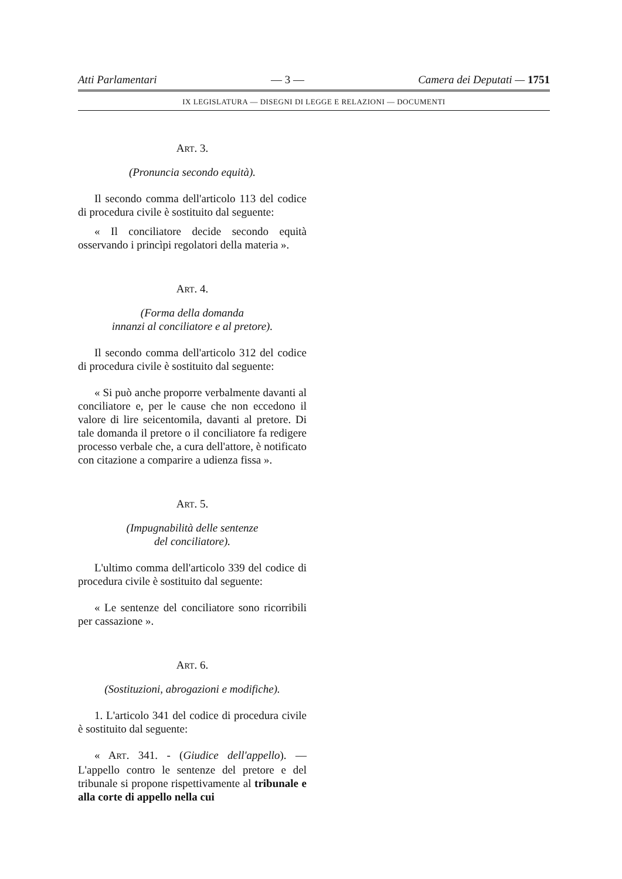Atti Parlamentari — 3 — Camera dei Deputati — 1751
IX LEGISLATURA — DISEGNI DI LEGGE E RELAZIONI — DOCUMENTI
ART. 3.
(Pronuncia secondo equità).
Il secondo comma dell'articolo 113 del codice di procedura civile è sostituito dal seguente:
« Il conciliatore decide secondo equità osservando i princìpi regolatori della materia ».
ART. 4.
(Forma della domanda
innanzi al conciliatore e al pretore).
Il secondo comma dell'articolo 312 del codice di procedura civile è sostituito dal seguente:
« Si può anche proporre verbalmente davanti al conciliatore e, per le cause che non eccedono il valore di lire seicentomila, davanti al pretore. Di tale domanda il pretore o il conciliatore fa redigere processo verbale che, a cura dell'attore, è notificato con citazione a comparire a udienza fissa ».
ART. 5.
(Impugnabilità delle sentenze
del conciliatore).
L'ultimo comma dell'articolo 339 del codice di procedura civile è sostituito dal seguente:
« Le sentenze del conciliatore sono ricorribili per cassazione ».
ART. 6.
(Sostituzioni, abrogazioni e modifiche).
1. L'articolo 341 del codice di procedura civile è sostituito dal seguente:
« ART. 341. - (Giudice dell'appello). — L'appello contro le sentenze del pretore e del tribunale si propone rispettivamente al tribunale e alla corte di appello nella cui